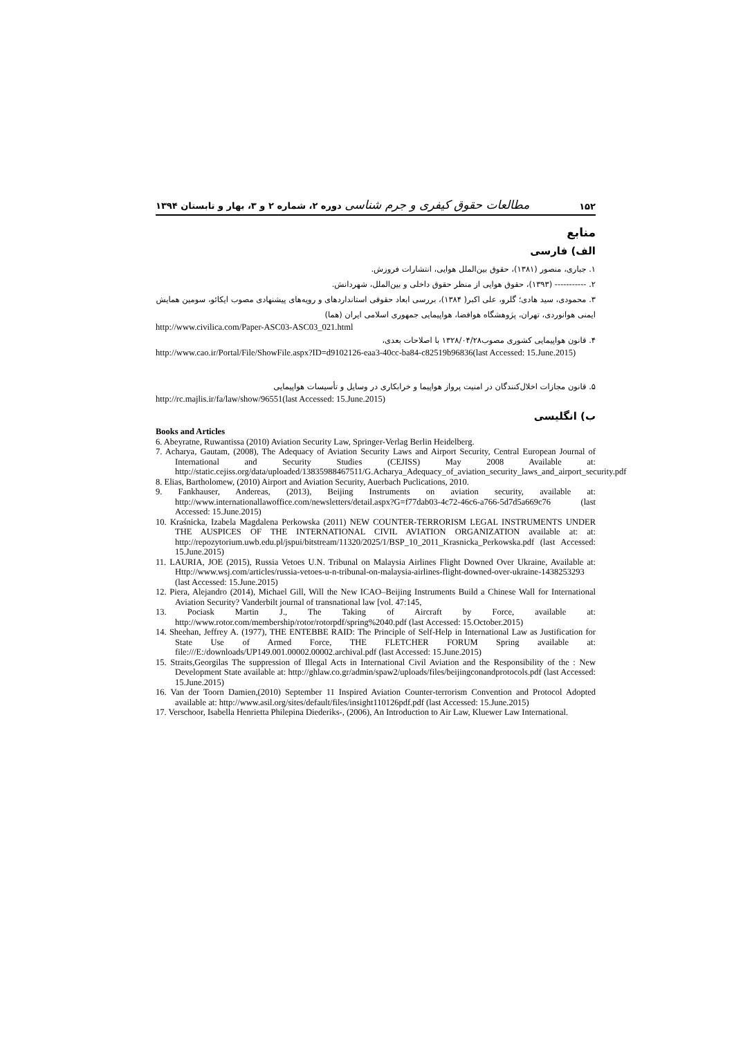۱۵۲ مطالعات حقوق کیفری و جرم شناسی دوره ۲، شماره ۲ و ۳، بهار و تابستان ۱۳۹۴
منابع
الف) فارسی
۱. جباری، منصور (۱۳۸۱)، حقوق بین‌الملل هوایی، انتشارات فروزش.
۲. ----------- (۱۳۹۳)، حقوق هوایی از منظر حقوق داخلی و بین‌الملل، شهردانش.
۳. محمودی، سید هادی؛ گلرو، علی اکبر( ۱۳۸۴)، بررسی ابعاد حقوقی استانداردهای و رویه‌های پیشنهادی مصوب ایکائو، سومین همایش ایمنی هوانوردی، تهران، پژوهشگاه هوافضا، هواپیمایی جمهوری اسلامی ایران (هما)
http://www.civilica.com/Paper-ASC03-ASC03_021.html
۴. قانون هواپیمایی کشوری مصوب۱۳۲۸/۰۴/۲۸ با اصلاحات بعدی،
http://www.cao.ir/Portal/File/ShowFile.aspx?ID=d9102126-eaa3-40cc-ba84-c82519b96836(last Accessed: 15.June.2015)
۵. قانون مجازات اخلال‌کنندگان در امنیت پرواز هواپیما و خرابکاری در وسایل و تأسیسات هواپیمایی
http://rc.majlis.ir/fa/law/show/96551(last Accessed: 15.June.2015)
ب) انگلیسی
Books and Articles
6. Abeyratne, Ruwantissa (2010) Aviation Security Law, Springer-Verlag Berlin Heidelberg.
7. Acharya, Gautam, (2008), The Adequacy of Aviation Security Laws and Airport Security, Central European Journal of International and Security Studies (CEJISS) May 2008 Available at: http://static.cejiss.org/data/uploaded/13835988467511/G.Acharya_Adequacy_of_aviation_security_laws_and_airport_security.pdf
8. Elias, Bartholomew, (2010) Airport and Aviation Security, Auerbach Puclications, 2010.
9. Fankhauser, Andereas, (2013), Beijing Instruments on aviation security, available at: http://www.internationallawoffice.com/newsletters/detail.aspx?G=f77dab03-4c72-46c6-a766-5d7d5a669c76 (last Accessed: 15.June.2015)
10. Kraśnicka, Izabela Magdalena Perkowska (2011) NEW COUNTER-TERRORISM LEGAL INSTRUMENTS UNDER THE AUSPICES OF THE INTERNATIONAL CIVIL AVIATION ORGANIZATION available at: at: http://repozytorium.uwb.edu.pl/jspui/bitstream/11320/2025/1/BSP_10_2011_Krasnicka_Perkowska.pdf (last Accessed: 15.June.2015)
11. LAURIA, JOE (2015), Russia Vetoes U.N. Tribunal on Malaysia Airlines Flight Downed Over Ukraine, Available at: Http://www.wsj.com/articles/russia-vetoes-u-n-tribunal-on-malaysia-airlines-flight-downed-over-ukraine-1438253293 (last Accessed: 15.June.2015)
12. Piera, Alejandro (2014), Michael Gill, Will the New ICAO–Beijing Instruments Build a Chinese Wall for International Aviation Security? Vanderbilt journal of transnational law [vol. 47:145,
13. Pociask Martin J., The Taking of Aircraft by Force, available at: http://www.rotor.com/membership/rotor/rotorpdf/spring%2040.pdf (last Accessed: 15.October.2015)
14. Sheehan, Jeffrey A. (1977), THE ENTEBBE RAID: The Principle of Self-Help in International Law as Justification for State Use of Armed Force, THE FLETCHER FORUM Spring available at: file:///E:/downloads/UP149.001.00002.00002.archival.pdf (last Accessed: 15.June.2015)
15. Straits,Georgilas The suppression of Illegal Acts in International Civil Aviation and the Responsibility of the : New Development State available at: http://ghlaw.co.gr/admin/spaw2/uploads/files/beijingconandprotocols.pdf (last Accessed: 15.June.2015)
16. Van der Toorn Damien,(2010) September 11 Inspired Aviation Counter-terrorism Convention and Protocol Adopted available at: http://www.asil.org/sites/default/files/insight110126pdf.pdf (last Accessed: 15.June.2015)
17. Verschoor, Isabella Henrietta Philepina Diederiks-, (2006), An Introduction to Air Law, Kluewer Law International.